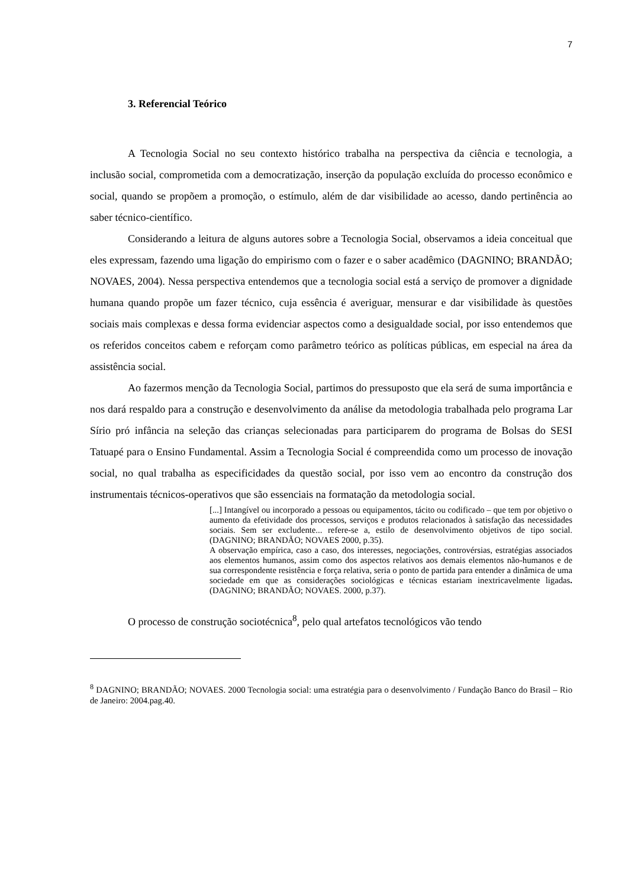7
3. Referencial Teórico
A Tecnologia Social no seu contexto histórico trabalha na perspectiva da ciência e tecnologia, a inclusão social, comprometida com a democratização, inserção da população excluída do processo econômico e social, quando se propõem a promoção, o estímulo, além de dar visibilidade ao acesso, dando pertinência ao saber técnico-científico.
Considerando a leitura de alguns autores sobre a Tecnologia Social, observamos a ideia conceitual que eles expressam, fazendo uma ligação do empirismo com o fazer e o saber acadêmico (DAGNINO; BRANDÃO; NOVAES, 2004). Nessa perspectiva entendemos que a tecnologia social está a serviço de promover a dignidade humana quando propõe um fazer técnico, cuja essência é averiguar, mensurar e dar visibilidade às questões sociais mais complexas e dessa forma evidenciar aspectos como a desigualdade social, por isso entendemos que os referidos conceitos cabem e reforçam como parâmetro teórico as políticas públicas, em especial na área da assistência social.
Ao fazermos menção da Tecnologia Social, partimos do pressuposto que ela será de suma importância e nos dará respaldo para a construção e desenvolvimento da análise da metodologia trabalhada pelo programa Lar Sírio pró infância na seleção das crianças selecionadas para participarem do programa de Bolsas do SESI Tatuapé para o Ensino Fundamental. Assim a Tecnologia Social é compreendida como um processo de inovação social, no qual trabalha as especificidades da questão social, por isso vem ao encontro da construção dos instrumentais técnicos-operativos que são essenciais na formatação da metodologia social.
[...] Intangível ou incorporado a pessoas ou equipamentos, tácito ou codificado – que tem por objetivo o aumento da efetividade dos processos, serviços e produtos relacionados à satisfação das necessidades sociais. Sem ser excludente... refere-se a, estilo de desenvolvimento objetivos de tipo social. (DAGNINO; BRANDÃO; NOVAES 2000, p.35).
A observação empírica, caso a caso, dos interesses, negociações, controvérsias, estratégias associados aos elementos humanos, assim como dos aspectos relativos aos demais elementos não-humanos e de sua correspondente resistência e força relativa, seria o ponto de partida para entender a dinâmica de uma sociedade em que as considerações sociológicas e técnicas estariam inextricavelmente ligadas. (DAGNINO; BRANDÃO; NOVAES. 2000, p.37).
O processo de construção sociotécnica<sup>8</sup>, pelo qual artefatos tecnológicos vão tendo
<sup>8</sup> DAGNINO; BRANDÃO; NOVAES. 2000 Tecnologia social: uma estratégia para o desenvolvimento / Fundação Banco do Brasil – Rio de Janeiro: 2004.pag.40.